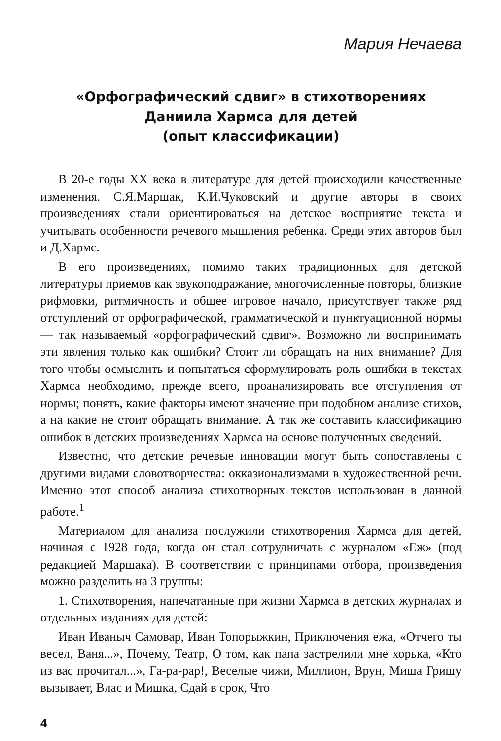Мария Нечаева
«Орфографический сдвиг» в стихотворениях
Даниила Хармса для детей
(опыт классификации)
В 20-е годы XX века в литературе для детей происходили качественные изменения. С.Я.Маршак, К.И.Чуковский и другие авторы в своих произведениях стали ориентироваться на детское восприятие текста и учитывать особенности речевого мышления ребенка. Среди этих авторов был и Д.Хармс.
В его произведениях, помимо таких традиционных для детской литературы приемов как звукоподражание, многочисленные повторы, близкие рифмовки, ритмичность и общее игровое начало, присутствует также ряд отступлений от орфографической, грамматической и пунктуационной нормы — так называемый «орфографический сдвиг». Возможно ли воспринимать эти явления только как ошибки? Стоит ли обращать на них внимание? Для того чтобы осмыслить и попытаться сформулировать роль ошибки в текстах Хармса необходимо, прежде всего, проанализировать все отступления от нормы; понять, какие факторы имеют значение при подобном анализе стихов, а на какие не стоит обращать внимание. А так же составить классификацию ошибок в детских произведениях Хармса на основе полученных сведений.
Известно, что детские речевые инновации могут быть сопоставлены с другими видами словотворчества: окказионализмами в художественной речи. Именно этот способ анализа стихотворных текстов использован в данной работе.<sup>1</sup>
Материалом для анализа послужили стихотворения Хармса для детей, начиная с 1928 года, когда он стал сотрудничать с журналом «Еж» (под редакцией Маршака). В соответствии с принципами отбора, произведения можно разделить на 3 группы:
1. Стихотворения, напечатанные при жизни Хармса в детских журналах и отдельных изданиях для детей:
Иван Иваныч Самовар, Иван Топорыжкин, Приключения ежа, «Отчего ты весел, Ваня...», Почему, Театр, О том, как папа застрелили мне хорька, «Кто из вас прочитал...», Га-ра-рар!, Веселые чижи, Миллион, Врун, Миша Гришу вызывает, Влас и Мишка, Сдай в срок, Что
4